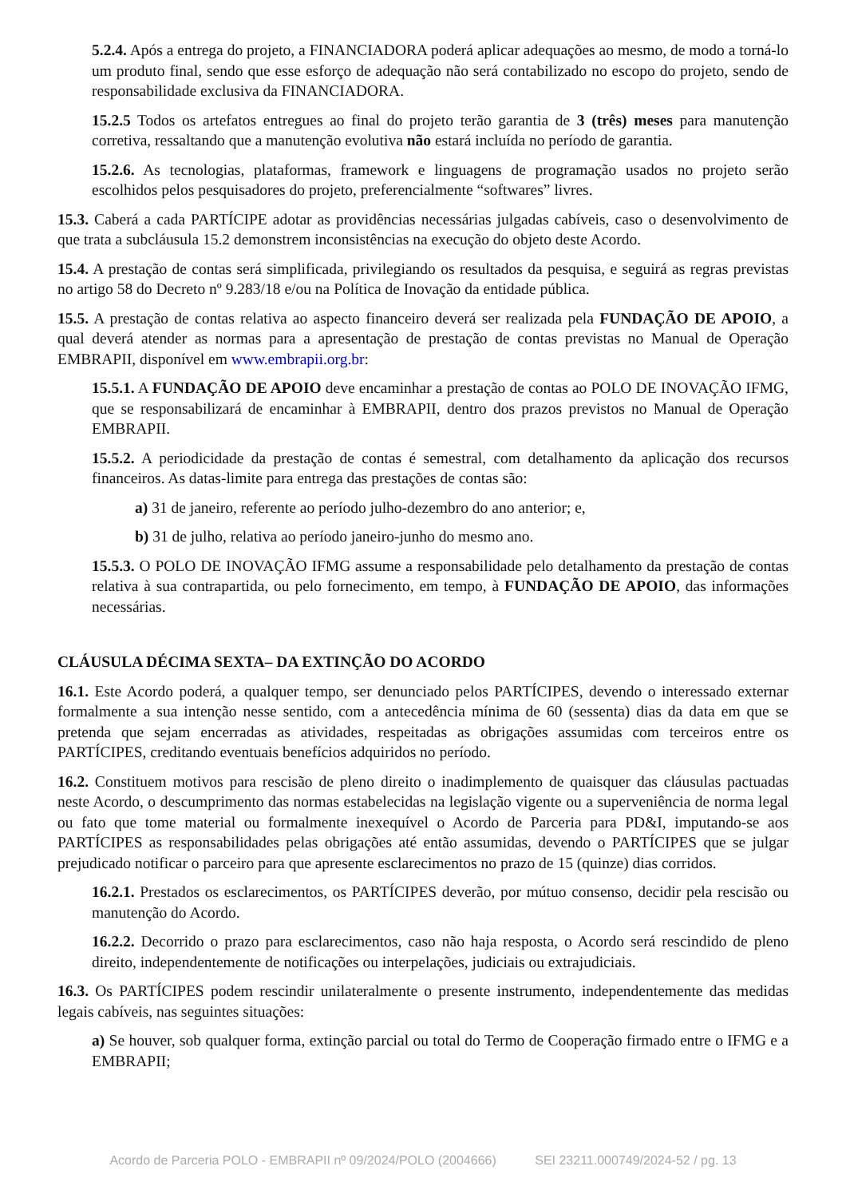5.2.4. Após a entrega do projeto, a FINANCIADORA poderá aplicar adequações ao mesmo, de modo a torná-lo um produto final, sendo que esse esforço de adequação não será contabilizado no escopo do projeto, sendo de responsabilidade exclusiva da FINANCIADORA.
15.2.5 Todos os artefatos entregues ao final do projeto terão garantia de 3 (três) meses para manutenção corretiva, ressaltando que a manutenção evolutiva não estará incluída no período de garantia.
15.2.6. As tecnologias, plataformas, framework e linguagens de programação usados no projeto serão escolhidos pelos pesquisadores do projeto, preferencialmente “softwares” livres.
15.3. Caberá a cada PARTÍCIPE adotar as providências necessárias julgadas cabíveis, caso o desenvolvimento de que trata a subcláusula 15.2 demonstrem inconsistências na execução do objeto deste Acordo.
15.4. A prestação de contas será simplificada, privilegiando os resultados da pesquisa, e seguirá as regras previstas no artigo 58 do Decreto nº 9.283/18 e/ou na Política de Inovação da entidade pública.
15.5. A prestação de contas relativa ao aspecto financeiro deverá ser realizada pela FUNDAÇÃO DE APOIO, a qual deverá atender as normas para a apresentação de prestação de contas previstas no Manual de Operação EMBRAPII, disponível em www.embrapii.org.br:
15.5.1. A FUNDAÇÃO DE APOIO deve encaminhar a prestação de contas ao POLO DE INOVAÇÃO IFMG, que se responsabilizará de encaminhar à EMBRAPII, dentro dos prazos previstos no Manual de Operação EMBRAPII.
15.5.2. A periodicidade da prestação de contas é semestral, com detalhamento da aplicação dos recursos financeiros. As datas-limite para entrega das prestações de contas são:
a) 31 de janeiro, referente ao período julho-dezembro do ano anterior; e,
b) 31 de julho, relativa ao período janeiro-junho do mesmo ano.
15.5.3. O POLO DE INOVAÇÃO IFMG assume a responsabilidade pelo detalhamento da prestação de contas relativa à sua contrapartida, ou pelo fornecimento, em tempo, à FUNDAÇÃO DE APOIO, das informações necessárias.
CLÁUSULA DÉCIMA SEXTA– DA EXTINÇÃO DO ACORDO
16.1. Este Acordo poderá, a qualquer tempo, ser denunciado pelos PARTÍCIPES, devendo o interessado externar formalmente a sua intenção nesse sentido, com a antecedência mínima de 60 (sessenta) dias da data em que se pretenda que sejam encerradas as atividades, respeitadas as obrigações assumidas com terceiros entre os PARTÍCIPES, creditando eventuais benefícios adquiridos no período.
16.2. Constituem motivos para rescisão de pleno direito o inadimplemento de quaisquer das cláusulas pactuadas neste Acordo, o descumprimento das normas estabelecidas na legislação vigente ou a superveniência de norma legal ou fato que tome material ou formalmente inexequível o Acordo de Parceria para PD&I, imputando-se aos PARTÍCIPES as responsabilidades pelas obrigações até então assumidas, devendo o PARTÍCIPES que se julgar prejudicado notificar o parceiro para que apresente esclarecimentos no prazo de 15 (quinze) dias corridos.
16.2.1. Prestados os esclarecimentos, os PARTÍCIPES deverão, por mútuo consenso, decidir pela rescisão ou manutenção do Acordo.
16.2.2. Decorrido o prazo para esclarecimentos, caso não haja resposta, o Acordo será rescindido de pleno direito, independentemente de notificações ou interpelações, judiciais ou extrajudiciais.
16.3. Os PARTÍCIPES podem rescindir unilateralmente o presente instrumento, independentemente das medidas legais cabíveis, nas seguintes situações:
a) Se houver, sob qualquer forma, extinção parcial ou total do Termo de Cooperação firmado entre o IFMG e a EMBRAPII;
Acordo de Parceria POLO - EMBRAPII nº 09/2024/POLO (2004666) SEI 23211.000749/2024-52 / pg. 13